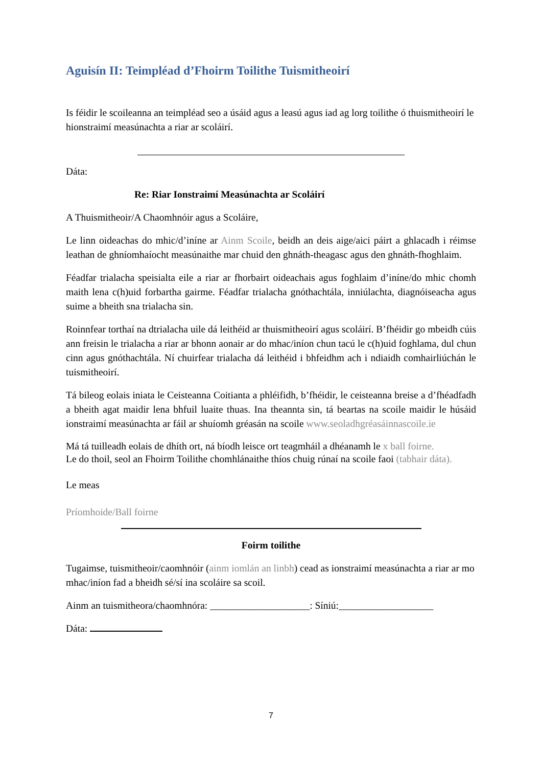Aguisín II: Teimpléad d’Fhoirm Toilithe Tuismitheoirí
Is féidir le scoileanna an teimpléad seo a úsáid agus a leasú agus iad ag lorg toilithe ó thuismitheoirí le hionstraimí measúnachta a riar ar scoláirí.
Dáta:
Re: Riar Ionstraimí Measúnachta ar Scoláirí
A Thuismitheoir/A Chaomhnóir agus a Scoláire,
Le linn oideachas do mhic/d’iníne ar Ainm Scoile, beidh an deis aige/aici páirt a ghlacadh i réimse leathan de ghníomhaíocht measúnaithe mar chuid den ghnáth-theagasc agus den ghnáth-fhoghlaim.
Féadfar trialacha speisialta eile a riar ar fhorbairt oideachais agus foghlaim d’iníne/do mhic chomh maith lena c(h)uid forbartha gairme. Féadfar trialacha gnóthachtála, inniúlachta, diagnóiseacha agus suime a bheith sna trialacha sin.
Roinnfear torthaí na dtrialacha uile dá leithéid ar thuismitheoirí agus scoláirí. B’fhéidir go mbeidh cúis ann freisin le trialacha a riar ar bhonn aonair ar do mhac/iníon chun tacú le c(h)uid foghlama, dul chun cinn agus gnóthachtála. Ní chuirfear trialacha dá leithéid i bhfeidhm ach i ndiaidh comhairliúchán le tuismitheoirí.
Tá bileog eolais iniata le Ceisteanna Coitianta a phléifidh, b’fhéidir, le ceisteanna breise a d’fhéadfadh a bheith agat maidir lena bhfuil luaite thuas. Ina theannta sin, tá beartas na scoile maidir le húsáid ionstraimí measúnachta ar fáil ar shuíomh gréasán na scoile www.seoladhgréasáinnascoile.ie
Má tá tuilleadh eolais de dhíth ort, ná bíodh leisce ort teagmháil a dhéanamh le x ball foirne.
Le do thoil, seol an Fhoirm Toilithe chomhlánaithe thíos chuig rúnaí na scoile faoi (tabhair dáta).
Le meas
Príomhoide/Ball foirne
Foirm toilithe
Tugaimse, tuismitheoir/caomhnóir (ainm iomlán an linbh) cead as ionstraimí measúnachta a riar ar mo mhac/iníon fad a bheidh sé/sí ina scoláire sa scoil.
Ainm an tuismitheora/chaomhnóra: ____________________: Síniú:___________________
Dáta:
7